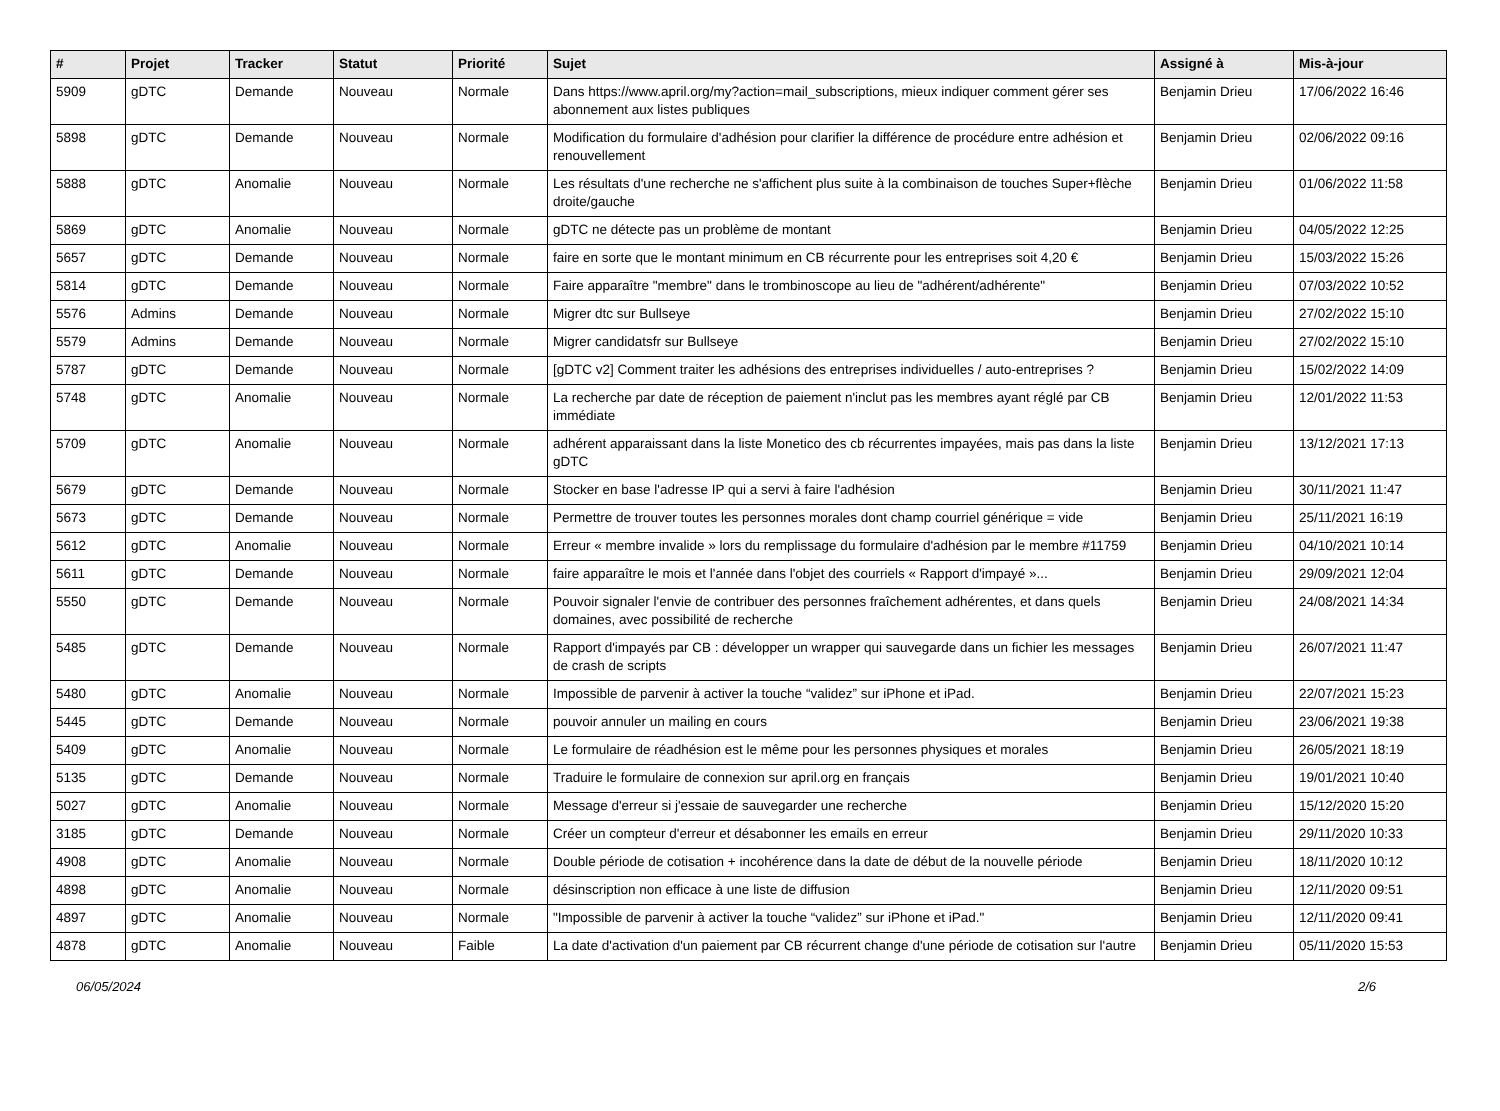| # | Projet | Tracker | Statut | Priorité | Sujet | Assigné à | Mis-à-jour |
| --- | --- | --- | --- | --- | --- | --- | --- |
| 5909 | gDTC | Demande | Nouveau | Normale | Dans https://www.april.org/my?action=mail_subscriptions, mieux indiquer comment gérer ses abonnement aux listes publiques | Benjamin Drieu | 17/06/2022 16:46 |
| 5898 | gDTC | Demande | Nouveau | Normale | Modification du formulaire d'adhésion pour clarifier la différence de procédure entre adhésion et renouvellement | Benjamin Drieu | 02/06/2022 09:16 |
| 5888 | gDTC | Anomalie | Nouveau | Normale | Les résultats d'une recherche ne s'affichent plus suite à la combinaison de touches Super+flèche droite/gauche | Benjamin Drieu | 01/06/2022 11:58 |
| 5869 | gDTC | Anomalie | Nouveau | Normale | gDTC ne détecte pas un problème de montant | Benjamin Drieu | 04/05/2022 12:25 |
| 5657 | gDTC | Demande | Nouveau | Normale | faire en sorte que le montant minimum en CB récurrente pour les entreprises soit 4,20 € | Benjamin Drieu | 15/03/2022 15:26 |
| 5814 | gDTC | Demande | Nouveau | Normale | Faire apparaître "membre" dans le trombinoscope au lieu de "adhérent/adhérente" | Benjamin Drieu | 07/03/2022 10:52 |
| 5576 | Admins | Demande | Nouveau | Normale | Migrer dtc sur Bullseye | Benjamin Drieu | 27/02/2022 15:10 |
| 5579 | Admins | Demande | Nouveau | Normale | Migrer candidatsfr sur Bullseye | Benjamin Drieu | 27/02/2022 15:10 |
| 5787 | gDTC | Demande | Nouveau | Normale | [gDTC v2] Comment traiter les adhésions des entreprises individuelles / auto-entreprises ? | Benjamin Drieu | 15/02/2022 14:09 |
| 5748 | gDTC | Anomalie | Nouveau | Normale | La recherche par date de réception de paiement n'inclut pas les membres ayant réglé par CB immédiate | Benjamin Drieu | 12/01/2022 11:53 |
| 5709 | gDTC | Anomalie | Nouveau | Normale | adhérent apparaissant dans la liste Monetico des cb récurrentes impayées, mais pas dans la liste gDTC | Benjamin Drieu | 13/12/2021 17:13 |
| 5679 | gDTC | Demande | Nouveau | Normale | Stocker en base l'adresse IP qui a servi à faire l'adhésion | Benjamin Drieu | 30/11/2021 11:47 |
| 5673 | gDTC | Demande | Nouveau | Normale | Permettre de trouver toutes les personnes morales dont champ courriel générique = vide | Benjamin Drieu | 25/11/2021 16:19 |
| 5612 | gDTC | Anomalie | Nouveau | Normale | Erreur « membre invalide » lors du remplissage du formulaire d'adhésion par le membre #11759 | Benjamin Drieu | 04/10/2021 10:14 |
| 5611 | gDTC | Demande | Nouveau | Normale | faire apparaître le mois et l'année dans l'objet des courriels « Rapport d'impayé »... | Benjamin Drieu | 29/09/2021 12:04 |
| 5550 | gDTC | Demande | Nouveau | Normale | Pouvoir signaler l'envie de contribuer des personnes fraîchement adhérentes, et dans quels domaines, avec possibilité de recherche | Benjamin Drieu | 24/08/2021 14:34 |
| 5485 | gDTC | Demande | Nouveau | Normale | Rapport d'impayés par CB : développer un wrapper qui sauvegarde dans un fichier les messages de crash de scripts | Benjamin Drieu | 26/07/2021 11:47 |
| 5480 | gDTC | Anomalie | Nouveau | Normale | Impossible de parvenir à activer la touche “validez” sur iPhone et iPad. | Benjamin Drieu | 22/07/2021 15:23 |
| 5445 | gDTC | Demande | Nouveau | Normale | pouvoir annuler un mailing en cours | Benjamin Drieu | 23/06/2021 19:38 |
| 5409 | gDTC | Anomalie | Nouveau | Normale | Le formulaire de réadhésion est le même pour les personnes physiques et morales | Benjamin Drieu | 26/05/2021 18:19 |
| 5135 | gDTC | Demande | Nouveau | Normale | Traduire le formulaire de connexion sur april.org en français | Benjamin Drieu | 19/01/2021 10:40 |
| 5027 | gDTC | Anomalie | Nouveau | Normale | Message d'erreur si j'essaie de sauvegarder une recherche | Benjamin Drieu | 15/12/2020 15:20 |
| 3185 | gDTC | Demande | Nouveau | Normale | Créer un compteur d'erreur et désabonner les emails en erreur | Benjamin Drieu | 29/11/2020 10:33 |
| 4908 | gDTC | Anomalie | Nouveau | Normale | Double période de cotisation + incohérence dans la date de début de la nouvelle période | Benjamin Drieu | 18/11/2020 10:12 |
| 4898 | gDTC | Anomalie | Nouveau | Normale | désinscription non efficace à une liste de diffusion | Benjamin Drieu | 12/11/2020 09:51 |
| 4897 | gDTC | Anomalie | Nouveau | Normale | "Impossible de parvenir à activer la touche “validez” sur iPhone et iPad." | Benjamin Drieu | 12/11/2020 09:41 |
| 4878 | gDTC | Anomalie | Nouveau | Faible | La date d'activation d'un paiement par CB récurrent change d'une période de cotisation sur l'autre | Benjamin Drieu | 05/11/2020 15:53 |
06/05/2024 2/6